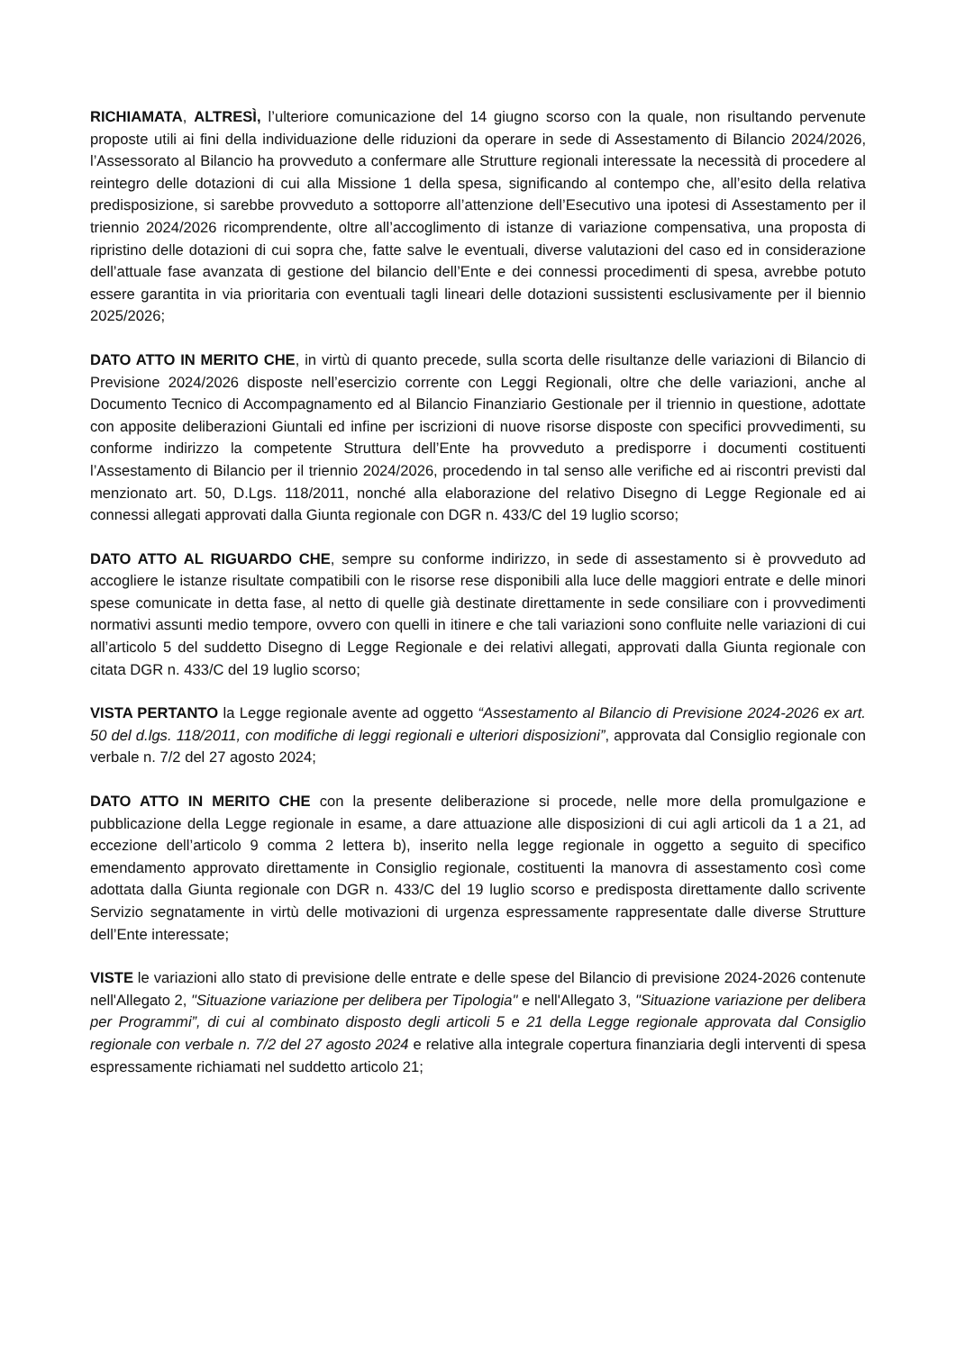RICHIAMATA, ALTRESÌ, l’ulteriore comunicazione del 14 giugno scorso con la quale, non risultando pervenute proposte utili ai fini della individuazione delle riduzioni da operare in sede di Assestamento di Bilancio 2024/2026, l’Assessorato al Bilancio ha provveduto a confermare alle Strutture regionali interessate la necessità di procedere al reintegro delle dotazioni di cui alla Missione 1 della spesa, significando al contempo che, all’esito della relativa predisposizione, si sarebbe provveduto a sottoporre all’attenzione dell’Esecutivo una ipotesi di Assestamento per il triennio 2024/2026 ricomprendente, oltre all’accoglimento di istanze di variazione compensativa, una proposta di ripristino delle dotazioni di cui sopra che, fatte salve le eventuali, diverse valutazioni del caso ed in considerazione dell’attuale fase avanzata di gestione del bilancio dell’Ente e dei connessi procedimenti di spesa, avrebbe potuto essere garantita in via prioritaria con eventuali tagli lineari delle dotazioni sussistenti esclusivamente per il biennio 2025/2026;
DATO ATTO IN MERITO CHE, in virtù di quanto precede, sulla scorta delle risultanze delle variazioni di Bilancio di Previsione 2024/2026 disposte nell’esercizio corrente con Leggi Regionali, oltre che delle variazioni, anche al Documento Tecnico di Accompagnamento ed al Bilancio Finanziario Gestionale per il triennio in questione, adottate con apposite deliberazioni Giuntali ed infine per iscrizioni di nuove risorse disposte con specifici provvedimenti, su conforme indirizzo la competente Struttura dell’Ente ha provveduto a predisporre i documenti costituenti l’Assestamento di Bilancio per il triennio 2024/2026, procedendo in tal senso alle verifiche ed ai riscontri previsti dal menzionato art. 50, D.Lgs. 118/2011, nonché alla elaborazione del relativo Disegno di Legge Regionale ed ai connessi allegati approvati dalla Giunta regionale con DGR n. 433/C del 19 luglio scorso;
DATO ATTO AL RIGUARDO CHE, sempre su conforme indirizzo, in sede di assestamento si è provveduto ad accogliere le istanze risultate compatibili con le risorse rese disponibili alla luce delle maggiori entrate e delle minori spese comunicate in detta fase, al netto di quelle già destinate direttamente in sede consiliare con i provvedimenti normativi assunti medio tempore, ovvero con quelli in itinere e che tali variazioni sono confluite nelle variazioni di cui all’articolo 5 del suddetto Disegno di Legge Regionale e dei relativi allegati, approvati dalla Giunta regionale con citata DGR n. 433/C del 19 luglio scorso;
VISTA PERTANTO la Legge regionale avente ad oggetto “Assestamento al Bilancio di Previsione 2024-2026 ex art. 50 del d.lgs. 118/2011, con modifiche di leggi regionali e ulteriori disposizioni”, approvata dal Consiglio regionale con verbale n. 7/2 del 27 agosto 2024;
DATO ATTO IN MERITO CHE con la presente deliberazione si procede, nelle more della promulgazione e pubblicazione della Legge regionale in esame, a dare attuazione alle disposizioni di cui agli articoli da 1 a 21, ad eccezione dell’articolo 9 comma 2 lettera b), inserito nella legge regionale in oggetto a seguito di specifico emendamento approvato direttamente in Consiglio regionale, costituenti la manovra di assestamento così come adottata dalla Giunta regionale con DGR n. 433/C del 19 luglio scorso e predisposta direttamente dallo scrivente Servizio segnatamente in virtù delle motivazioni di urgenza espressamente rappresentate dalle diverse Strutture dell’Ente interessate;
VISTE le variazioni allo stato di previsione delle entrate e delle spese del Bilancio di previsione 2024-2026 contenute nell'Allegato 2, "Situazione variazione per delibera per Tipologia" e nell'Allegato 3, "Situazione variazione per delibera per Programmi”, di cui al combinato disposto degli articoli 5 e 21 della Legge regionale approvata dal Consiglio regionale con verbale n. 7/2 del 27 agosto 2024 e relative alla integrale copertura finanziaria degli interventi di spesa espressamente richiamati nel suddetto articolo 21;